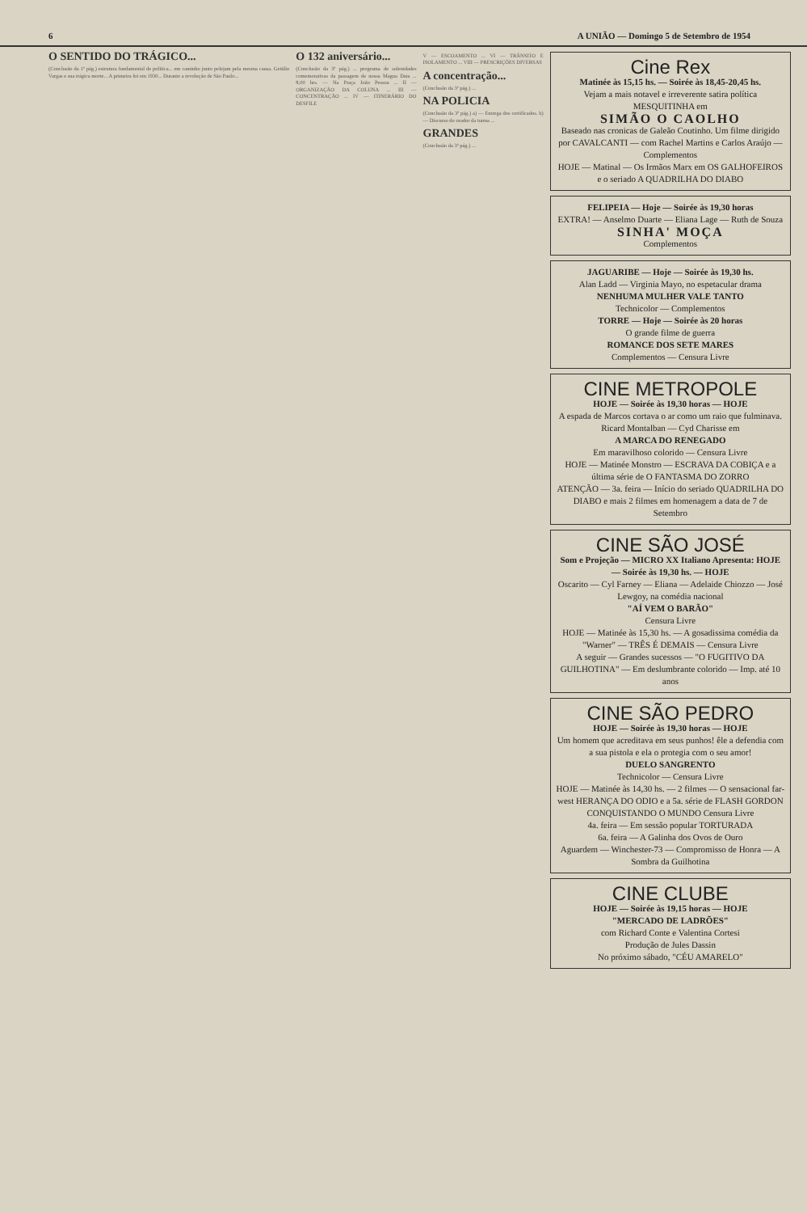6 A UNIÃO — Domingo 5 de Setembro de 1954
O SENTIDO DO TRÁGICO...
(Conclusão da 1ª pág.) estrutura fundamental de política... em caminho junto pelejam pela mesma causa. Getúlio Vargas e sua trágica morte... A primeira foi em 1930... Durante a revolução de São Paulo...
O 132 aniversário...
(Conclusão da 3ª pág.) ... programa de solenidades comemorativas da passagem de nossa Magna Data ... 8,00 hrs. — Na Praça João Pessoa ... II — ORGANIZAÇÃO DA COLUNA ... III — CONCENTRAÇÃO ... IV — ITINERÁRIO DO DESFILE
V — ESCOAMENTO ... VI — TRÂNSITO E ISOLAMENTO ... VIII — PRESCRIÇÕES DIVERSAS
A concentração...
(Conclusão da 3ª pág.) ...
NA POLICIA
(Conclusão da 3ª pág.) a) — Entrega dos certificados. b) — Discurso do orador da turma ...
GRANDES
(Conclusão da 3ª pág.) ...
Cine Rex
Matinée às 15,15 hs. — Soirée às 18,45-20,45 hs.
Vejam a mais notavel e irreverente satira política MESQUITINHA em
SIMÃO O CAOLHO
Baseado nas cronicas de Galeão Coutinho. Um filme dirigido por CAVALCANTI — com Rachel Martins e Carlos Araújo — Complementos
HOJE — Matinal — Os Irmãos Marx em OS GALHOFEIROS e o seriado A QUADRILHA DO DIABO
FELIPEIA — Hoje — Soirée às 19,30 horas
EXTRA! — Anselmo Duarte — Eliana Lage — Ruth de Souza
SINHA' MOÇA
Complementos
JAGUARIBE — Hoje — Soirée às 19,30 hs.
Alan Ladd — Virginia Mayo, no espetacular drama
NENHUMA MULHER VALE TANTO
Technicolor — Complementos
TORRE — Hoje — Soirée às 20 horas
O grande filme de guerra
ROMANCE DOS SETE MARES
Complementos — Censura Livre
CINE METROPOLE
HOJE — Soirée às 19,30 horas — HOJE
A espada de Marcos cortava o ar como um raio que fulminava. Ricard Montalban — Cyd Charisse em
A MARCA DO RENEGADO
Em maravilhoso colorido — Censura Livre
HOJE — Matinée Monstro — ESCRAVA DA COBIÇA e a última série de O FANTASMA DO ZORRO
ATENÇÃO — 3a. feira — Início do seriado QUADRILHA DO DIABO e mais 2 filmes em homenagem a data de 7 de Setembro
CINE SÃO JOSÉ
Som e Projeção — MICRO XX Italiano Apresenta: HOJE — Soirée às 19,30 hs. — HOJE
Oscarito — Cyl Farney — Eliana — Adelaide Chiozzo — José Lewgoy, na comédia nacional
"AÍ VEM O BARÃO"
Censura Livre
HOJE — Matinée às 15,30 hs. — A gosadissima comédia da "Warner" — TRÊS É DEMAIS — Censura Livre
A seguir — Grandes sucessos — "O FUGITIVO DA GUILHOTINA" — Em deslumbrante colorido — Imp. até 10 anos
CINE SÃO PEDRO
HOJE — Soirée às 19,30 horas — HOJE
Um homem que acreditava em seus punhos! êle a defendia com a sua pistola e ela o protegia com o seu amor!
DUELO SANGRENTO
Technicolor — Censura Livre
HOJE — Matinée às 14,30 hs. — 2 filmes — O sensacional far-west HERANÇA DO ODIO e a 5a. série de FLASH GORDON CONQUISTANDO O MUNDO Censura Livre
4a. feira — Em sessão popular TORTURADA
6a. feira — A Galinha dos Ovos de Ouro
Aguardem — Winchester-73 — Compromisso de Honra — A Sombra da Guilhotina
CINE CLUBE
HOJE — Soirée às 19,15 horas — HOJE
"MERCADO DE LADRÕES"
com Richard Conte e Valentina Cortesi
Produção de Jules Dassin
No próximo sábado, "CÉU AMARELO"